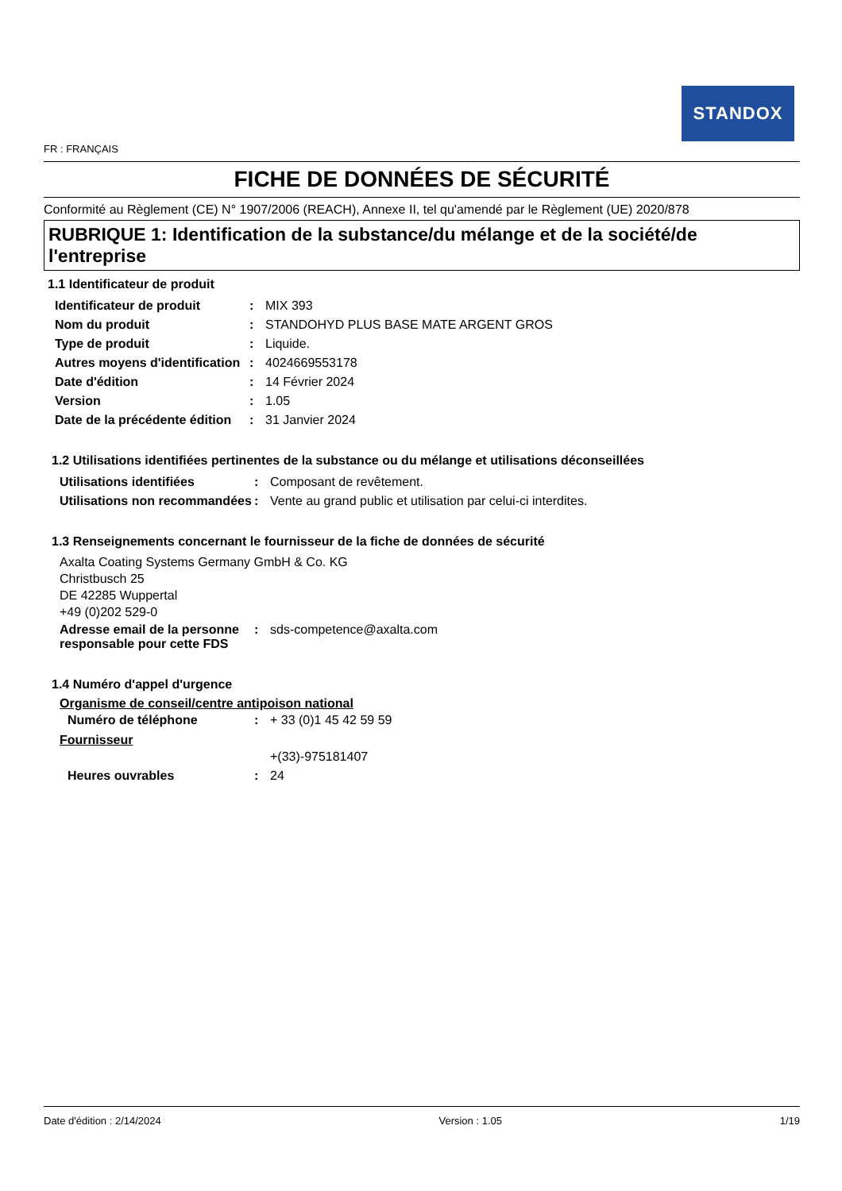STANDOX
FR : FRANÇAIS
FICHE DE DONNÉES DE SÉCURITÉ
Conformité au Règlement (CE) N° 1907/2006 (REACH), Annexe II, tel qu'amendé par le Règlement (UE) 2020/878
RUBRIQUE 1: Identification de la substance/du mélange et de la société/de l'entreprise
1.1 Identificateur de produit
| Identificateur de produit | : | MIX 393 |
| Nom du produit | : | STANDOHYD PLUS BASE MATE ARGENT GROS |
| Type de produit | : | Liquide. |
| Autres moyens d'identification | : | 4024669553178 |
| Date d'édition | : | 14 Février 2024 |
| Version | : | 1.05 |
| Date de la précédente édition | : | 31 Janvier 2024 |
1.2 Utilisations identifiées pertinentes de la substance ou du mélange et utilisations déconseillées
| Utilisations identifiées | : | Composant de revêtement. |
| Utilisations non recommandées | : | Vente au grand public et utilisation par celui-ci interdites. |
1.3 Renseignements concernant le fournisseur de la fiche de données de sécurité
Axalta Coating Systems Germany GmbH & Co. KG
Christbusch 25
DE 42285 Wuppertal
+49 (0)202 529-0
| Adresse email de la personne responsable pour cette FDS | : | sds-competence@axalta.com |
1.4 Numéro d'appel d'urgence
Organisme de conseil/centre antipoison national
| Numéro de téléphone | : | + 33 (0)1 45 42 59 59 |
Fournisseur
| | | +(33)-975181407 |
| Heures ouvrables | : | 24 |
Date d'édition : 2/14/2024 Version : 1.05 1/19